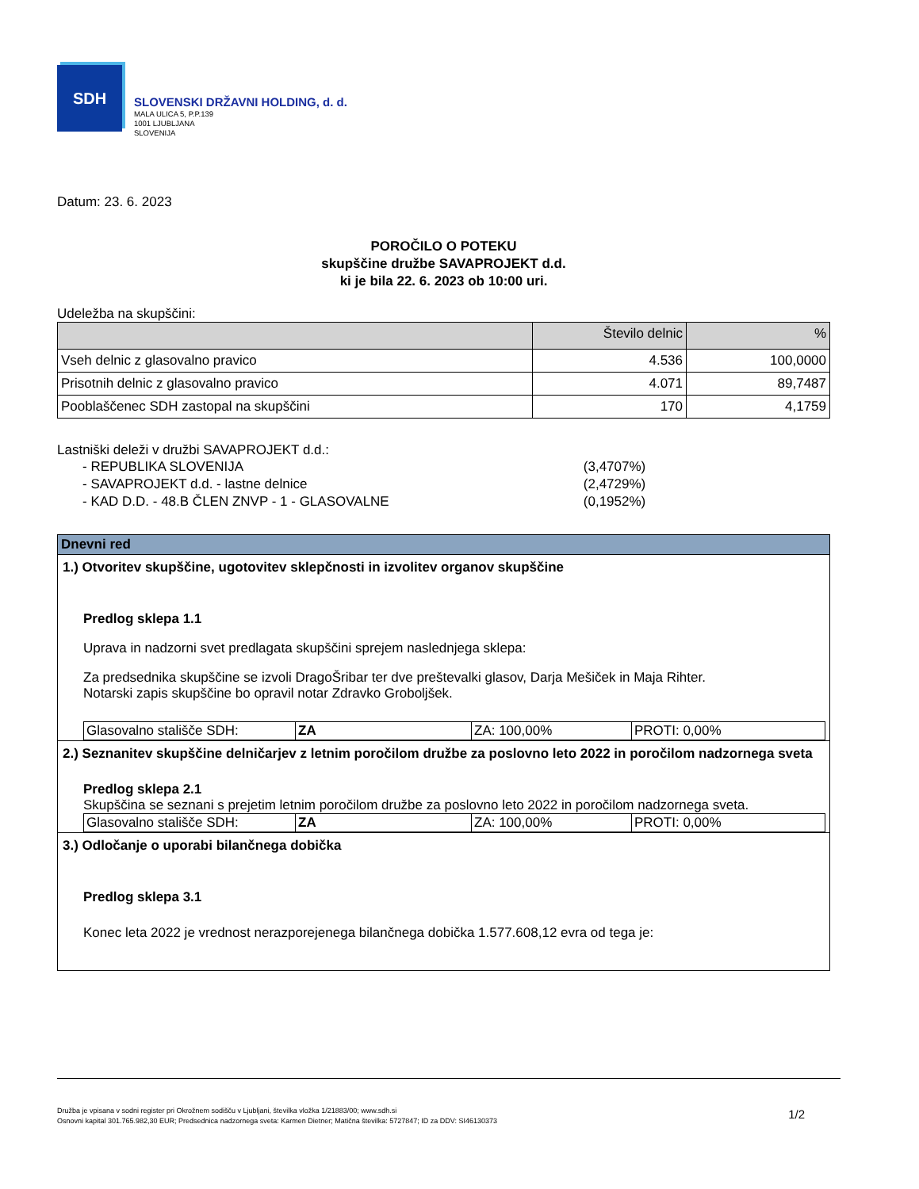SDH
SLOVENSKI DRŽAVNI HOLDING, d. d.
MALA ULICA 5, P.P.139
1001 LJUBLJANA
SLOVENIJA
Datum: 23. 6. 2023
POROČILO O POTEKU
skupščine družbe SAVAPROJEKT d.d.
ki je bila 22. 6. 2023 ob 10:00 uri.
Udeležba na skupščini:
| | Število delnic | % |
| --- | --- | --- |
| Vseh delnic z glasovalno pravico | 4.536 | 100,0000 |
| Prisotnih delnic z glasovalno pravico | 4.071 | 89,7487 |
| Pooblaščenec SDH zastopal na skupščini | 170 | 4,1759 |
Lastniški deleži v družbi SAVAPROJEKT d.d.:
| - REPUBLIKA SLOVENIJA | (3,4707%) |
| - SAVAPROJEKT d.d. - lastne delnice | (2,4729%) |
| - KAD D.D. - 48.B ČLEN ZNVP - 1 - GLASOVALNE | (0,1952%) |
Dnevni red
1.) Otvoritev skupščine, ugotovitev sklepčnosti in izvolitev organov skupščine
Predlog sklepa 1.1
Uprava in nadzorni svet predlagata skupščini sprejem naslednjega sklepa:
Za predsednika skupščine se izvoli DragoŠribar ter dve preštevalki glasov, Darja Mešiček in Maja Rihter.
Notarski zapis skupščine bo opravil notar Zdravko Groboljšek.
| Glasovalno stališče SDH: | ZA | ZA: 100,00% | PROTI: 0,00% |
2.) Seznanitev skupščine delničarjev z letnim poročilom družbe za poslovno leto 2022 in poročilom nadzornega sveta
Predlog sklepa 2.1
Skupščina se seznani s prejetim letnim poročilom družbe za poslovno leto 2022 in poročilom nadzornega sveta.
| Glasovalno stališče SDH: | ZA | ZA: 100,00% | PROTI: 0,00% |
3.) Odločanje o uporabi bilančnega dobička
Predlog sklepa 3.1
Konec leta 2022 je vrednost nerazporejenega bilančnega dobička 1.577.608,12 evra od tega je:
Družba je vpisana v sodni register pri Okrožnem sodišču v Ljubljani, številka vložka 1/21883/00; www.sdh.si
Osnovni kapital 301.765.982,30 EUR; Predsednica nadzornega sveta: Karmen Dietner; Matična številka: 5727847; ID za DDV: SI46130373
1/2